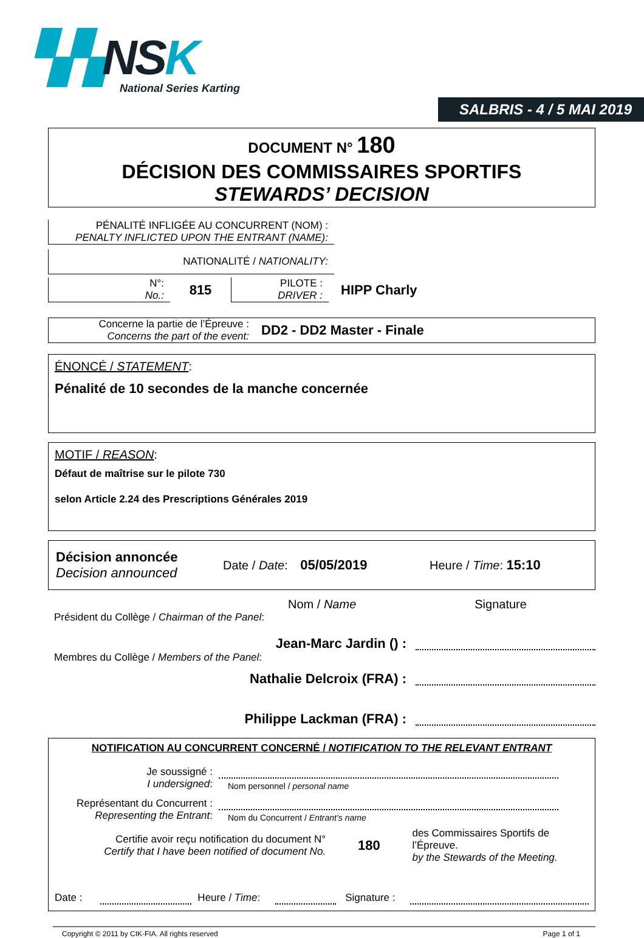▚▚NSK
National Series Karting
SALBRIS - 4 / 5 MAI 2019
DOCUMENT N° 180
DÉCISION DES COMMISSAIRES SPORTIFS
STEWARDS’ DECISION
PÉNALITÉ INFLIGÉE AU CONCURRENT (NOM) :
PENALTY INFLICTED UPON THE ENTRANT (NAME):
NATIONALITÉ / NATIONALITY:
N°:
No.:
815
PILOTE :
DRIVER :
HIPP Charly
Concerne la partie de l’Épreuve :
Concerns the part of the event:
DD2 - DD2 Master - Finale
ÉNONCÉ / STATEMENT:
Pénalité de 10 secondes de la manche concernée
MOTIF / REASON:
Défaut de maîtrise sur le pilote 730
selon Article 2.24 des Prescriptions Générales 2019
Décision annoncée
Decision announced
Date / Date: 05/05/2019 Heure / Time: 15:10
Nom / Name Signature
Président du Collège / Chairman of the Panel:
Jean-Marc Jardin () :
Membres du Collège / Members of the Panel:
Nathalie Delcroix (FRA) :
Philippe Lackman (FRA) :
NOTIFICATION AU CONCURRENT CONCERNÉ / NOTIFICATION TO THE RELEVANT ENTRANT
Je soussigné :
I undersigned:
Nom personnel / personal name
Représentant du Concurrent :
Representing the Entrant:
Nom du Concurrent / Entrant’s name
Certifie avoir reçu notification du document N°
Certify that I have been notified of document No.
180
des Commissaires Sportifs de l’Épreuve.
by the Stewards of the Meeting.
Date : Heure / Time: Signature :
Copyright © 2011 by CIK-FIA. All rights reserved Page 1 of 1